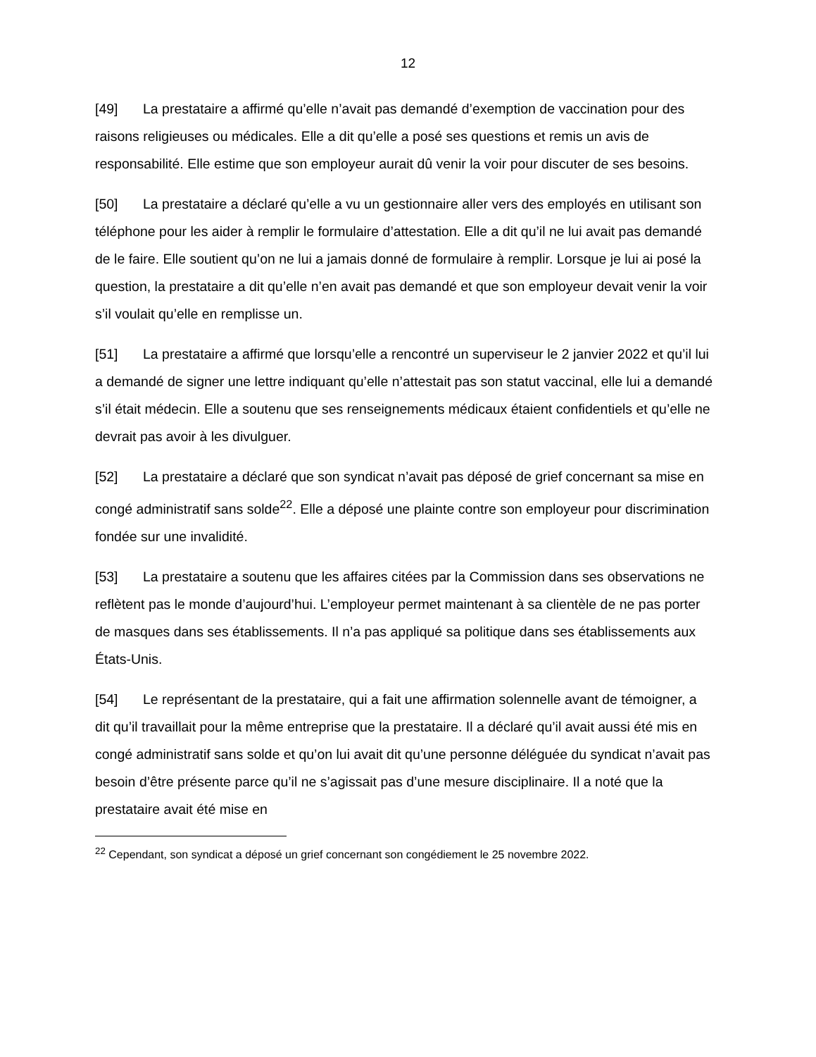12
[49] La prestataire a affirmé qu’elle n’avait pas demandé d’exemption de vaccination pour des raisons religieuses ou médicales. Elle a dit qu’elle a posé ses questions et remis un avis de responsabilité. Elle estime que son employeur aurait dû venir la voir pour discuter de ses besoins.
[50] La prestataire a déclaré qu’elle a vu un gestionnaire aller vers des employés en utilisant son téléphone pour les aider à remplir le formulaire d’attestation. Elle a dit qu’il ne lui avait pas demandé de le faire. Elle soutient qu’on ne lui a jamais donné de formulaire à remplir. Lorsque je lui ai posé la question, la prestataire a dit qu’elle n’en avait pas demandé et que son employeur devait venir la voir s’il voulait qu’elle en remplisse un.
[51] La prestataire a affirmé que lorsqu’elle a rencontré un superviseur le 2 janvier 2022 et qu’il lui a demandé de signer une lettre indiquant qu’elle n’attestait pas son statut vaccinal, elle lui a demandé s’il était médecin. Elle a soutenu que ses renseignements médicaux étaient confidentiels et qu’elle ne devrait pas avoir à les divulguer.
[52] La prestataire a déclaré que son syndicat n’avait pas déposé de grief concernant sa mise en congé administratif sans solde<sup>22</sup>. Elle a déposé une plainte contre son employeur pour discrimination fondée sur une invalidité.
[53] La prestataire a soutenu que les affaires citées par la Commission dans ses observations ne reflètent pas le monde d’aujourd’hui. L’employeur permet maintenant à sa clientèle de ne pas porter de masques dans ses établissements. Il n’a pas appliqué sa politique dans ses établissements aux États-Unis.
[54] Le représentant de la prestataire, qui a fait une affirmation solennelle avant de témoigner, a dit qu’il travaillait pour la même entreprise que la prestataire. Il a déclaré qu’il avait aussi été mis en congé administratif sans solde et qu’on lui avait dit qu’une personne déléguée du syndicat n’avait pas besoin d’être présente parce qu’il ne s’agissait pas d’une mesure disciplinaire. Il a noté que la prestataire avait été mise en
<sup>22</sup> Cependant, son syndicat a déposé un grief concernant son congédiement le 25 novembre 2022.